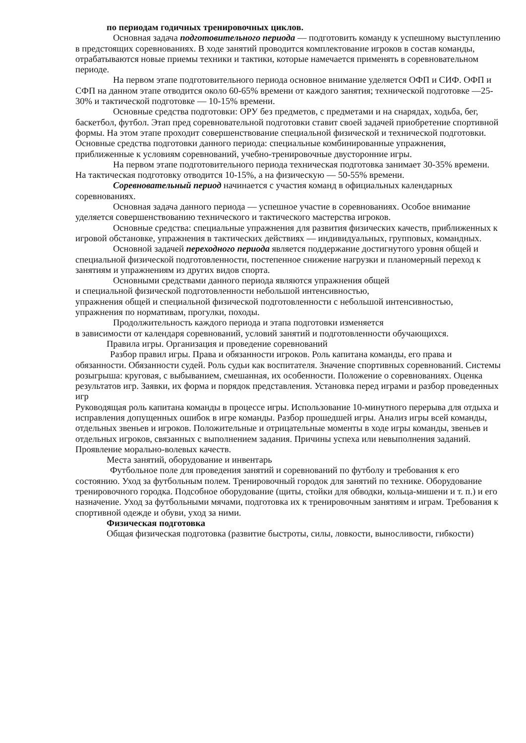по периодам годичных тренировочных циклов.
Основная задача подготовительного периода — подготовить команду к успешному выступлению в предстоящих соревнованиях. В ходе занятий проводится комплектование игроков в состав команды, отрабатываются новые приемы техники и тактики, которые намечается применять в соревновательном периоде.
На первом этапе подготовительного периода основное внимание уделяется ОФП и СИФ. ОФП и СФП на данном этапе отводится около 60-65% времени от каждого занятия; технической подготовке —25-30% и тактической подготовке — 10-15% времени.
Основные средства подготовки: ОРУ без предметов, с предметами и на снарядах, ходьба, бег, баскетбол, футбол. Этап пред соревновательной подготовки ставит своей задачей приобретение спортивной формы. На этом этапе проходит совершенствование специальной физической и технической подготовки. Основные средства подготовки данного периода: специальные комбинированные упражнения, приближенные к условиям соревнований, учебно-тренировочные двусторонние игры.
На первом этапе подготовительного периода техническая подготовка занимает 30-35% времени. На тактическая подготовку отводится 10-15%, а на физическую — 50-55% времени.
Соревновательный период начинается с участия команд в официальных календарных соревнованиях.
Основная задача данного периода — успешное участие в соревнованиях. Особое внимание уделяется совершенствованию технического и тактического мастерства игроков.
Основные средства: специальные упражнения для развития физических качеств, приближенных к игровой обстановке, упражнения в тактических действиях — индивидуальных, групповых, командных.
Основной задачей переходного периода является поддержание достигнутого уровня общей и специальной физической подготовленности, постепенное снижение нагрузки и планомерный переход к занятиям и упражнениям из других видов спорта.
Основными средствами данного периода являются упражнения общей
и специальной физической подготовленности небольшой интенсивностью,
упражнения общей и специальной физической подготовленности с небольшой интенсивностью, упражнения по нормативам, прогулки, походы.
Продолжительность каждого периода и этапа подготовки изменяется
в зависимости от календаря соревнований, условий занятий и подготовленности обучающихся.
Правила игры. Организация и проведение соревнований
Разбор правил игры. Права и обязанности игроков. Роль капитана команды, его права и обязанности. Обязанности судей. Роль судьи как воспитателя. Значение спортивных соревнований. Системы розыгрыша: круговая, с выбыванием, смешанная, их особенности. Положение о соревнованиях. Оценка результатов игр. Заявки, их форма и порядок представления. Установка перед играми и разбор проведенных игр
Руководящая роль капитана команды в процессе игры. Использование 10-минутного перерыва для отдыха и исправления допущенных ошибок в игре команды. Разбор прошедшей игры. Анализ игры всей команды, отдельных звеньев и игроков. Положительные и отрицательные моменты в ходе игры команды, звеньев и отдельных игроков, связанных с выполнением задания. Причины успеха или невыполнения заданий. Проявление морально-волевых качеств.
Места занятий, оборудование и инвентарь
Футбольное поле для проведения занятий и соревнований по футболу и требования к его состоянию. Уход за футбольным полем. Тренировочный городок для занятий по технике. Оборудование тренировочного городка. Подсобное оборудование (щиты, стойки для обводки, кольца-мишени и т. п.) и его назначение. Уход за футбольными мячами, подготовка их к тренировочным занятиям и играм. Требования к спортивной одежде и обуви, уход за ними.
Физическая подготовка
Общая физическая подготовка (развитие быстроты, силы, ловкости, выносливости, гибкости)